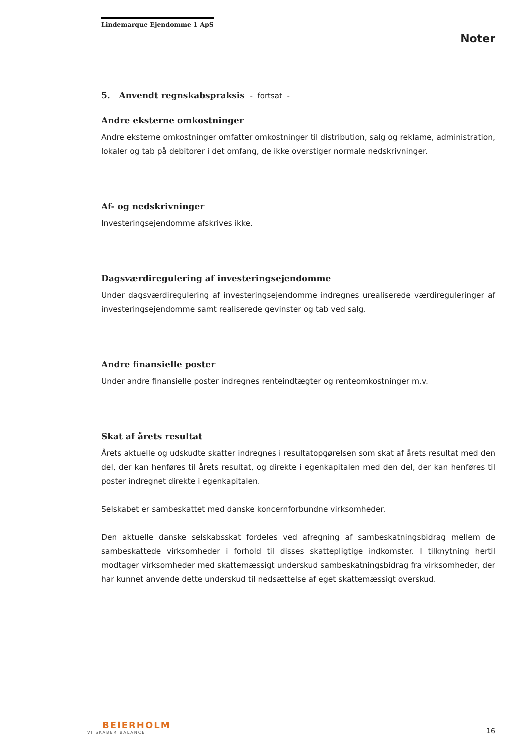Lindemarque Ejendomme 1 ApS
Noter
5. Anvendt regnskabspraksis - fortsat -
Andre eksterne omkostninger
Andre eksterne omkostninger omfatter omkostninger til distribution, salg og reklame, administration, lokaler og tab på debitorer i det omfang, de ikke overstiger normale nedskrivninger.
Af- og nedskrivninger
Investeringsejendomme afskrives ikke.
Dagsværdiregulering af investeringsejendomme
Under dagsværdiregulering af investeringsejendomme indregnes urealiserede værdireguleringer af investeringsejendomme samt realiserede gevinster og tab ved salg.
Andre finansielle poster
Under andre finansielle poster indregnes renteindtægter og renteomkostninger m.v.
Skat af årets resultat
Årets aktuelle og udskudte skatter indregnes i resultatopgørelsen som skat af årets resultat med den del, der kan henføres til årets resultat, og direkte i egenkapitalen med den del, der kan henføres til poster indregnet direkte i egenkapitalen.
Selskabet er sambeskattet med danske koncernforbundne virksomheder.
Den aktuelle danske selskabsskat fordeles ved afregning af sambeskatningsbidrag mellem de sambeskattede virksomheder i forhold til disses skattepligtige indkomster. I tilknytning hertil modtager virksomheder med skattemæssigt underskud sambeskatningsbidrag fra virksomheder, der har kunnet anvende dette underskud til nedsættelse af eget skattemæssigt overskud.
BEIERHOLM
VI SKABER BALANCE
16